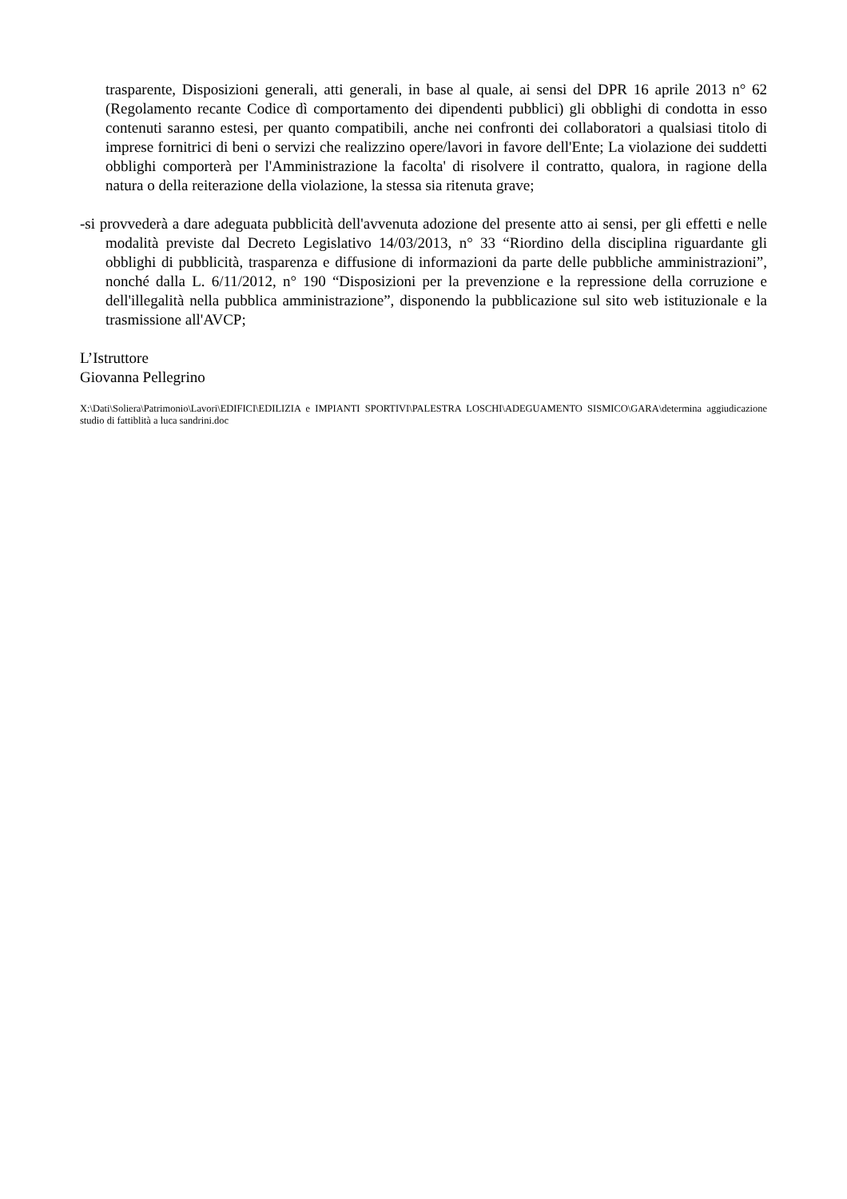trasparente, Disposizioni generali, atti generali, in base al quale, ai sensi del DPR 16 aprile 2013 n° 62 (Regolamento recante Codice dì comportamento dei dipendenti pubblici) gli obblighi di condotta in esso contenuti saranno estesi, per quanto compatibili, anche nei confronti dei collaboratori a qualsiasi titolo di imprese fornitrici di beni o servizi che realizzino opere/lavori in favore dell'Ente; La violazione dei suddetti obblighi comporterà per l'Amministrazione la facolta' di risolvere il contratto, qualora, in ragione della natura o della reiterazione della violazione, la stessa sia ritenuta grave;
-si provvederà a dare adeguata pubblicità dell'avvenuta adozione del presente atto ai sensi, per gli effetti e nelle modalità previste dal Decreto Legislativo 14/03/2013, n° 33 “Riordino della disciplina riguardante gli obblighi di pubblicità, trasparenza e diffusione di informazioni da parte delle pubbliche amministrazioni”, nonché dalla L. 6/11/2012, n° 190 “Disposizioni per la prevenzione e la repressione della corruzione e dell'illegalità nella pubblica amministrazione”, disponendo la pubblicazione sul sito web istituzionale e la trasmissione all'AVCP;
L’Istruttore
Giovanna Pellegrino
X:\Dati\Soliera\Patrimonio\Lavori\EDIFICI\EDILIZIA e IMPIANTI SPORTIVI\PALESTRA LOSCHI\ADEGUAMENTO SISMICO\GARA\determina aggiudicazione studio di fattiblità a luca sandrini.doc